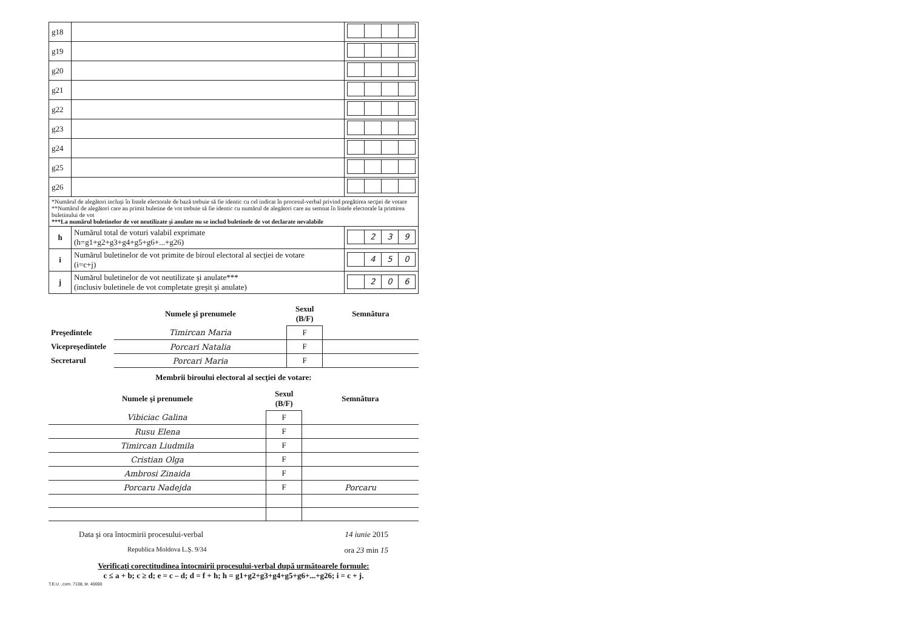| g18 | | |
| g19 | | |
| g20 | | |
| g21 | | |
| g22 | | |
| g23 | | |
| g24 | | |
| g25 | | |
| g26 | | |
| *Numărul de alegători incluşi în listele electorale de bază trebuie să fie identic cu cel indicat în procesul-verbal privind pregătirea secţiei de votare **Numărul de alegători care au primit buletine de vot trebuie să fie identic cu numărul de alegători care au semnat în listele electorale la primirea buletinului de vot ***La numărul buletinelor de vot neutilizate şi anulate nu se includ buletinele de vot declarate nevalabile | | |
| h | Numărul total de voturi valabil exprimate (h=g1+g2+g3+g4+g5+g6+...+g26) | 2 3 9 |
| i | Numărul buletinelor de vot primite de biroul electoral al secţiei de votare (i=c+j) | 4 5 0 |
| j | Numărul buletinelor de vot neutilizate şi anulate*** (inclusiv buletinele de vot completate greşit şi anulate) | 2 0 6 |
| | Numele şi prenumele | Sexul (B/F) | Semnătura |
| Preşedintele | Timircan Maria | F | |
| Vicepreşedintele | Porcari Natalia | F | |
| Secretarul | Porcari Maria | F | |
Membrii biroului electoral al secţiei de votare:
| Numele şi prenumele | Sexul (B/F) | Semnătura |
| Vibiciac Galina | F | |
| Rusu Elena | F | |
| Timircan Liudmila | F | |
| Cristian Olga | F | |
| Ambrosi Zinaida | F | |
| Porcaru Nadejda | F | Porcaru |
Data şi ora întocmirii procesului-verbal 14 iunie 2015
Republica Moldova L.Ş. 9/34 ora 23 min 15
Verificaţi corectitudinea întocmirii procesului-verbal după următoarele formule:
c ≤ a + b; c ≥ d; e = c – d; d = f + h; h = g1+g2+g3+g4+g5+g6+...+g26; i = c + j.
T.E.U. ,com. 7138, tir. 40000